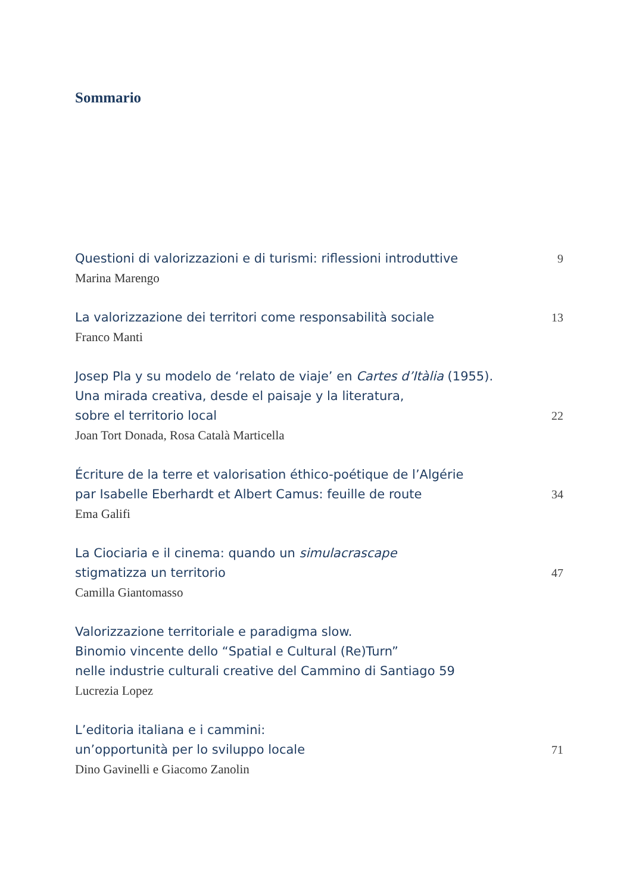Sommario
Questioni di valorizzazioni e di turismi: riflessioni introduttive 9
Marina Marengo
La valorizzazione dei territori come responsabilità sociale 13
Franco Manti
Josep Pla y su modelo de ‘relato de viaje’ en Cartes d’Itàlia (1955).
Una mirada creativa, desde el paisaje y la literatura,
sobre el territorio local 22
Joan Tort Donada, Rosa Català Marticella
Écriture de la terre et valorisation éthico-poétique de l’Algérie
par Isabelle Eberhardt et Albert Camus: feuille de route 34
Ema Galifi
La Ciociaria e il cinema: quando un simulacrascape
stigmatizza un territorio 47
Camilla Giantomasso
Valorizzazione territoriale e paradigma slow.
Binomio vincente dello “Spatial e Cultural (Re)Turn”
nelle industrie culturali creative del Cammino di Santiago 59
Lucrezia Lopez
L’editoria italiana e i cammini:
un’opportunità per lo sviluppo locale 71
Dino Gavinelli e Giacomo Zanolin